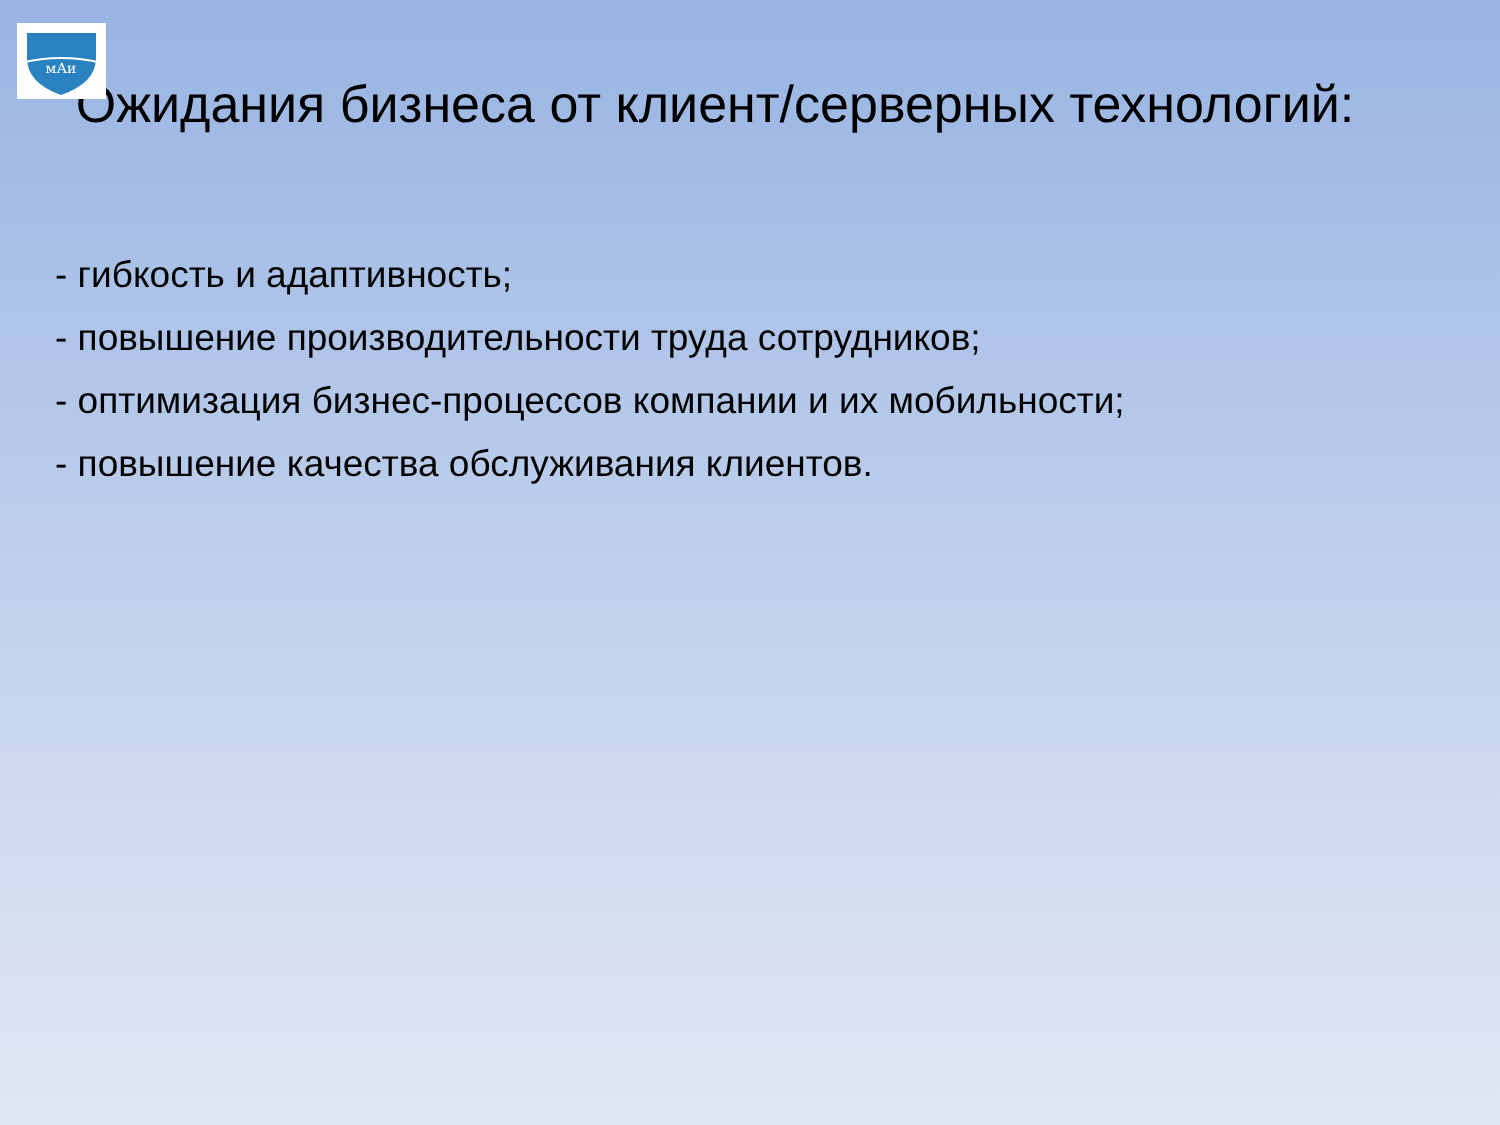мАи
Ожидания бизнеса от клиент/серверных технологий:
- гибкость и адаптивность;
- повышение производительности труда сотрудников;
- оптимизация бизнес-процессов компании и их мобильности;
- повышение качества обслуживания клиентов.